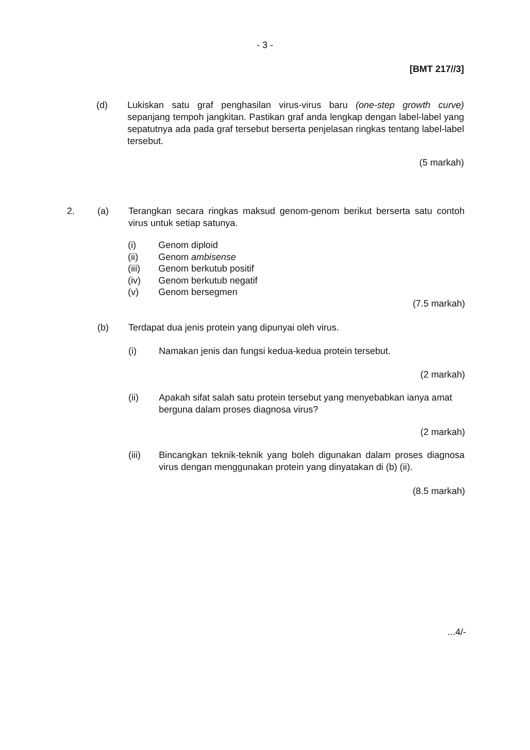- 3 -
[BMT 217//3]
(d) Lukiskan satu graf penghasilan virus-virus baru (one-step growth curve) sepanjang tempoh jangkitan. Pastikan graf anda lengkap dengan label-label yang sepatutnya ada pada graf tersebut berserta penjelasan ringkas tentang label-label tersebut.
(5 markah)
2. (a) Terangkan secara ringkas maksud genom-genom berikut berserta satu contoh virus untuk setiap satunya.
(i) Genom diploid
(ii) Genom ambisense
(iii) Genom berkutub positif
(iv) Genom berkutub negatif
(v) Genom bersegmen
(7.5 markah)
(b) Terdapat dua jenis protein yang dipunyai oleh virus.
(i) Namakan jenis dan fungsi kedua-kedua protein tersebut.
(2 markah)
(ii) Apakah sifat salah satu protein tersebut yang menyebabkan ianya amat berguna dalam proses diagnosa virus?
(2 markah)
(iii) Bincangkan teknik-teknik yang boleh digunakan dalam proses diagnosa virus dengan menggunakan protein yang dinyatakan di (b) (ii).
(8.5 markah)
...4/-